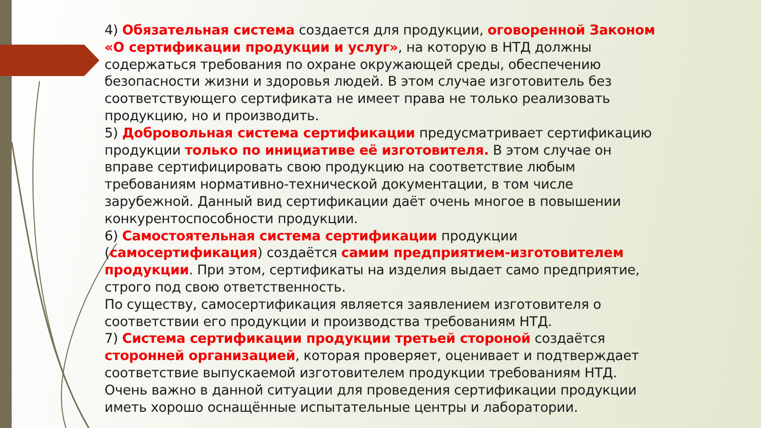4) Обязательная система создается для продукции, оговоренной Законом «О сертификации продукции и услуг», на которую в НТД должны содержаться требования по охране окружающей среды, обеспечению безопасности жизни и здоровья людей. В этом случае изготовитель без соответствующего сертификата не имеет права не только реализовать продукцию, но и производить.
5) Добровольная система сертификации предусматривает сертификацию продукции только по инициативе её изготовителя. В этом случае он вправе сертифицировать свою продукцию на соответствие любым требованиям нормативно-технической документации, в том числе зарубежной. Данный вид сертификации даёт очень многое в повышении конкурентоспособности продукции.
6) Самостоятельная система сертификации продукции (самосертификация) создаётся самим предприятием-изготовителем продукции. При этом, сертификаты на изделия выдает само предприятие, строго под свою ответственность.
По существу, самосертификация является заявлением изготовителя о соответствии его продукции и производства требованиям НТД.
7) Система сертификации продукции третьей стороной создаётся сторонней организацией, которая проверяет, оценивает и подтверждает соответствие выпускаемой изготовителем продукции требованиям НТД. Очень важно в данной ситуации для проведения сертификации продукции иметь хорошо оснащённые испытательные центры и лаборатории.